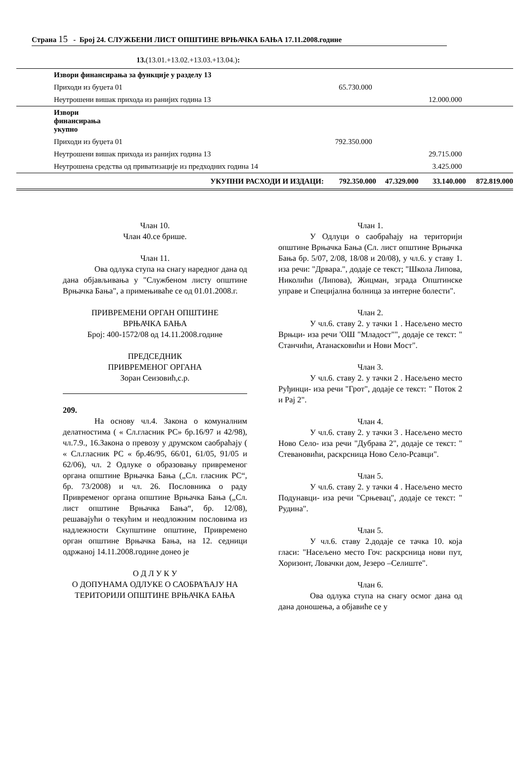Страна 15 - Број 24. СЛУЖБЕНИ ЛИСТ ОПШТИНЕ ВРЊАЧКА БАЊА 17.11.2008.године
13.(13.01.+13.02.+13.03.+13.04.):
| Извори финансирања за функције у разделу 13 | | | | |
| Приходи из буџета 01 | 65.730.000 | | | |
| Неутрошени вишак прихода из ранијих година 13 | | | 12.000.000 | |
| Извори финансирања укупно | | | | |
| Приходи из буџета 01 | 792.350.000 | | | |
| Неутрошени вишак прихода из ранијих година 13 | | | 29.715.000 | |
| Неутрошена средства од приватизације из предходних година 14 | | | 3.425.000 | |
| УКУПНИ РАСХОДИ И ИЗДАЦИ: | 792.350.000 | 47.329.000 | 33.140.000 | 872.819.000 |
Члан 10.
Члан 40.се брише.
Члан 11.
Ова одлука ступа на снагу наредног дана од дана објављивања у "Службеном листу општине Врњачка Бања", а примењиваће се од 01.01.2008.г.
ПРИВРЕМЕНИ ОРГАН ОПШТИНЕ
ВРЊАЧКА БАЊА
Број: 400-1572/08 од 14.11.2008.године
ПРЕДСЕДНИК
ПРИВРЕМЕНОГ ОРГАНА
Зоран Сеизовић,с.р.
209.
На основу чл.4. Закона о комуналним делатностима ( « Сл.гласник РС» бр.16/97 и 42/98), чл.7.9., 16.Закона о превозу у друмском саобраћају ( « Сл.гласник РС « бр.46/95, 66/01, 61/05, 91/05 и 62/06), чл. 2 Одлуке о образовању привременог органа општине Врњачка Бања („Сл. гласник РС“, бр. 73/2008) и чл. 26. Пословника о раду Привременог органа општине Врњачка Бања („Сл. лист општине Врњачка Бања“, бр. 12/08), решавајући о текућим и неодложним пословима из надлежности Скупштине општине, Привремено орган општине Врњачка Бања, на 12. седници одржаној 14.11.2008.године донео је
О Д Л У К У
О ДОПУНАМА ОДЛУКЕ О САОБРАЋАЈУ НА ТЕРИТОРИЈИ ОПШТИНЕ ВРЊАЧКА БАЊА
Члан 1.
У Одлуци о саобраћају на територији општине Врњачка Бања (Сл. лист општине Врњачка Бања бр. 5/07, 2/08, 18/08 и 20/08), у чл.6. у ставу 1. иза речи: "Дрвара.", додаје се текст; "Школа Липова, Николићи (Липова), Жицман, зграда Општинске управе и Специјална болница за интерне болести".
Члан 2.
У чл.6. ставу 2. у тачки 1 . Насељено место Врњци- иза речи 'ОШ "Младост"", додаје се текст: " Станчићи, Атанасковићи и Нови Мост".
Члан 3.
У чл.6. ставу 2. у тачки 2 . Насељено место Руђинци- иза речи "Грот", додаје се текст: " Поток 2 и Рај 2".
Члан 4.
У чл.6. ставу 2. у тачки 3 . Насељено место Ново Село- иза речи "Дубрава 2", додаје се текст: " Стевановићи, раскрсница Ново Село-Рсавци".
Члан 5.
У чл.6. ставу 2. у тачки 4 . Насељено место Подунавци- иза речи "Срњевац", додаје се текст: " Рудина".
Члан 5.
У чл.6. ставу 2.додаје се тачка 10. која гласи: "Насељено место Гоч: раскрсница нови пут, Хоризонт, Ловачки дом, Језеро –Селиште".
Члан 6.
Ова одлука ступа на снагу осмог дана од дана доношења, а објавиће се у